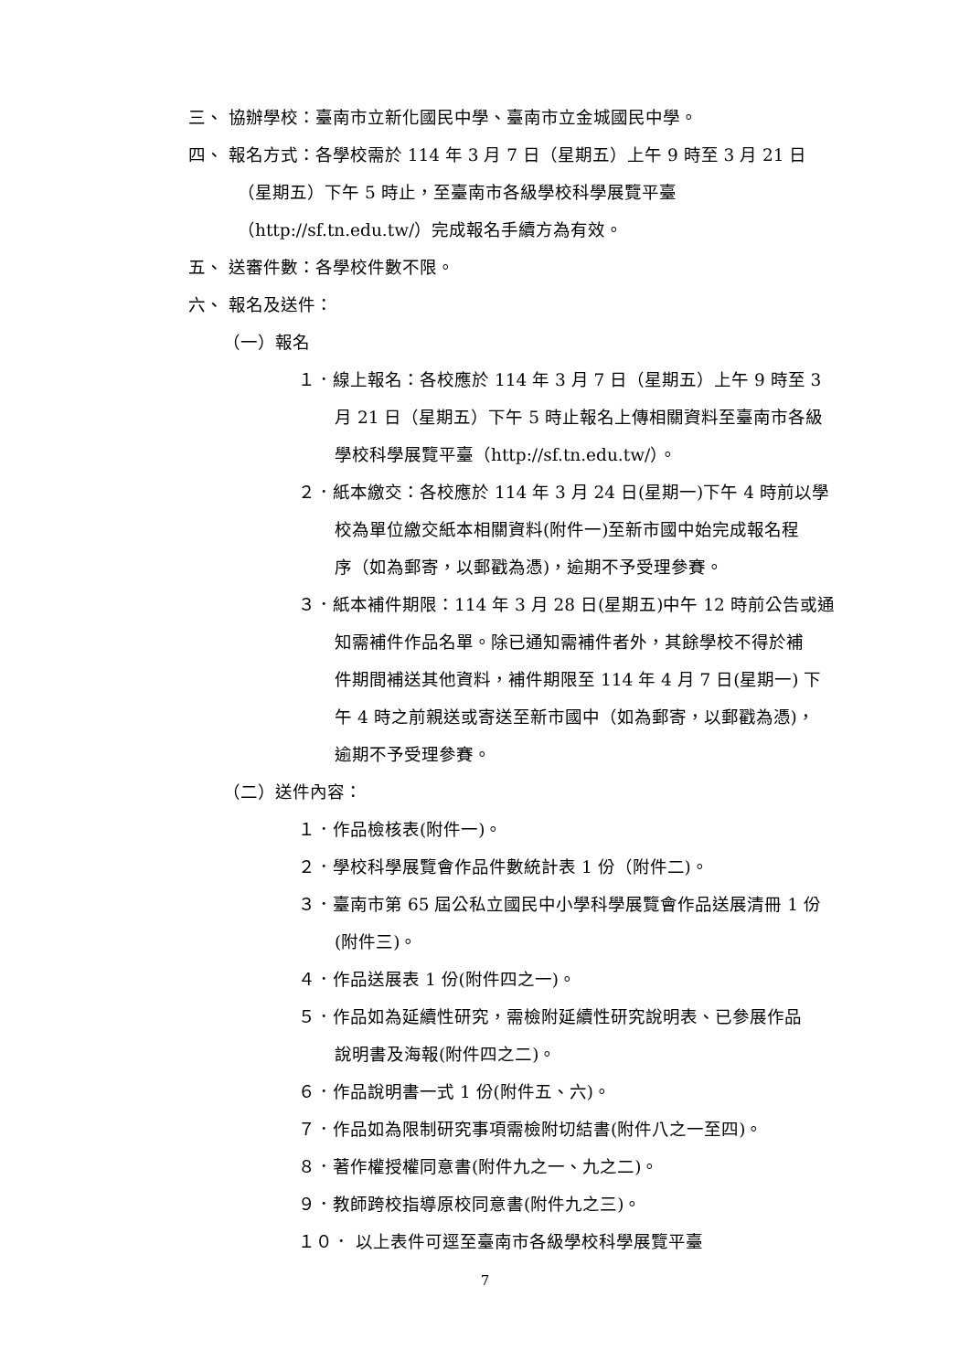三、 協辦學校：臺南市立新化國民中學、臺南市立金城國民中學。
四、 報名方式：各學校需於 114 年 3 月 7 日（星期五）上午 9 時至 3 月 21 日
（星期五）下午 5 時止，至臺南市各級學校科學展覽平臺
（http://sf.tn.edu.tw/）完成報名手續方為有效。
五、 送審件數：各學校件數不限。
六、 報名及送件：
（一）報名
１．線上報名：各校應於 114 年 3 月 7 日（星期五）上午 9 時至 3
月 21 日（星期五）下午 5 時止報名上傳相關資料至臺南市各級
學校科學展覽平臺（http://sf.tn.edu.tw/）。
２．紙本繳交：各校應於 114 年 3 月 24 日(星期一)下午 4 時前以學
校為單位繳交紙本相關資料(附件一)至新市國中始完成報名程
序（如為郵寄，以郵戳為憑)，逾期不予受理參賽。
３．紙本補件期限：114 年 3 月 28 日(星期五)中午 12 時前公告或通
知需補件作品名單。除已通知需補件者外，其餘學校不得於補
件期間補送其他資料，補件期限至 114 年 4 月 7 日(星期一) 下
午 4 時之前親送或寄送至新市國中（如為郵寄，以郵戳為憑)，
逾期不予受理參賽。
（二）送件內容：
１．作品檢核表(附件一)。
２．學校科學展覽會作品件數統計表 1 份（附件二)。
３．臺南市第 65 屆公私立國民中小學科學展覽會作品送展清冊 1 份
(附件三)。
４．作品送展表 1 份(附件四之一)。
５．作品如為延續性研究，需檢附延續性研究說明表、已參展作品
說明書及海報(附件四之二)。
６．作品說明書一式 1 份(附件五、六)。
７．作品如為限制研究事項需檢附切結書(附件八之一至四)。
８．著作權授權同意書(附件九之一、九之二)。
９．教師跨校指導原校同意書(附件九之三)。
１０． 以上表件可逕至臺南市各級學校科學展覽平臺
7